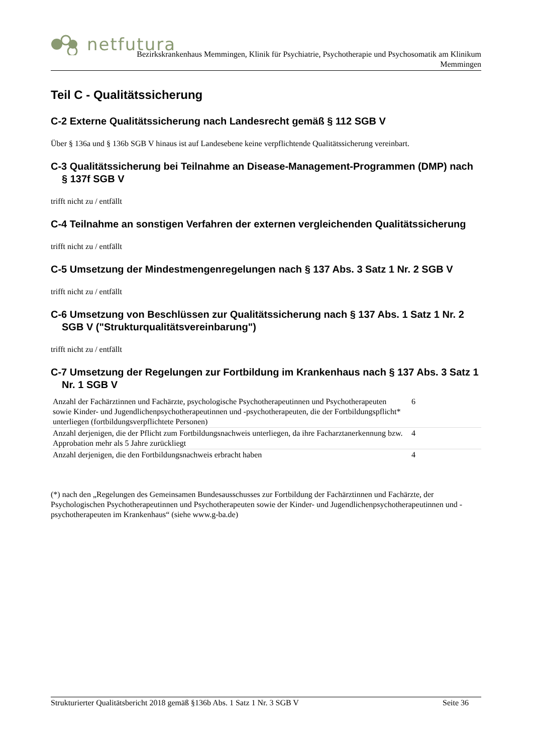netfutura
Bezirkskrankenhaus Memmingen, Klinik für Psychiatrie, Psychotherapie und Psychosomatik am Klinikum
Memmingen
Teil C - Qualitätssicherung
C-2 Externe Qualitätssicherung nach Landesrecht gemäß § 112 SGB V
Über § 136a und § 136b SGB V hinaus ist auf Landesebene keine verpflichtende Qualitätssicherung vereinbart.
C-3 Qualitätssicherung bei Teilnahme an Disease-Management-Programmen (DMP) nach § 137f SGB V
trifft nicht zu / entfällt
C-4 Teilnahme an sonstigen Verfahren der externen vergleichenden Qualitätssicherung
trifft nicht zu / entfällt
C-5 Umsetzung der Mindestmengenregelungen nach § 137 Abs. 3 Satz 1 Nr. 2 SGB V
trifft nicht zu / entfällt
C-6 Umsetzung von Beschlüssen zur Qualitätssicherung nach § 137 Abs. 1 Satz 1 Nr. 2 SGB V ("Strukturqualitätsvereinbarung")
trifft nicht zu / entfällt
C-7 Umsetzung der Regelungen zur Fortbildung im Krankenhaus nach § 137 Abs. 3 Satz 1 Nr. 1 SGB V
| Anzahl der Fachärztinnen und Fachärzte, psychologische Psychotherapeutinnen und Psychotherapeuten sowie Kinder- und Jugendlichenpsychotherapeutinnen und -psychotherapeuten, die der Fortbildungspflicht* unterliegen (fortbildungsverpflichtete Personen) | 6 |
| Anzahl derjenigen, die der Pflicht zum Fortbildungsnachweis unterliegen, da ihre Facharztanerkennung bzw. Approbation mehr als 5 Jahre zurückliegt | 4 |
| Anzahl derjenigen, die den Fortbildungsnachweis erbracht haben | 4 |
(*) nach den „Regelungen des Gemeinsamen Bundesausschusses zur Fortbildung der Fachärztinnen und Fachärzte, der Psychologischen Psychotherapeutinnen und Psychotherapeuten sowie der Kinder- und Jugendlichenpsychotherapeutinnen und -psychotherapeuten im Krankenhaus“ (siehe www.g-ba.de)
Strukturierter Qualitätsbericht 2018 gemäß §136b Abs. 1 Satz 1 Nr. 3 SGB V Seite 36